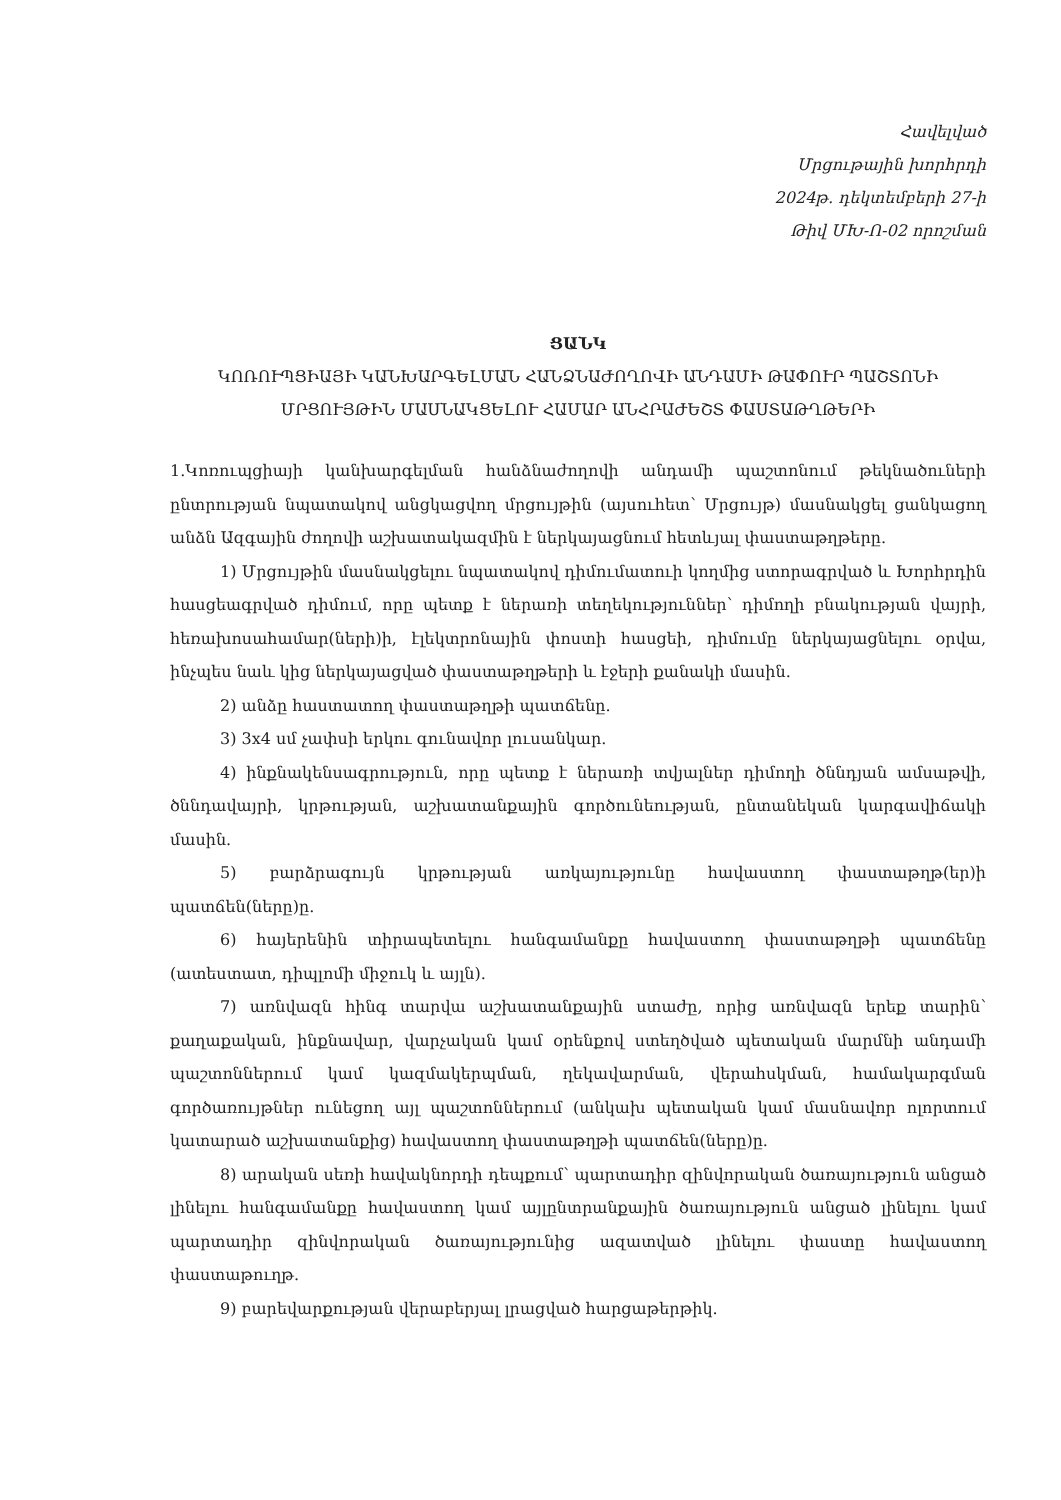Հավելված
Մրցութային խորհրդի
2024թ. դեկտեմբերի 27-ի
Թիվ ՄԽ-Ո-02 որոշման
ՑԱՆԿ
ԿՈՌՈՒՊՑԻԱՅԻ ԿԱՆԽԱՐԳԵԼՄԱՆ ՀԱՆՁՆԱԺՈՂՈՎԻ ԱՆԴԱՄԻ ԹԱՓՈՒՐ ՊԱՇՏՈՆԻ ՄՐՑՈՒՅԹԻՆ ՄԱՍՆԱԿՑԵԼՈՒ ՀԱՄԱՐ ԱՆՀՐԱԺԵՇՏ ՓԱՍՏԱԹՂԹԵՐԻ
1.Կոռուպցիայի կանխարգելման հանձնաժողովի անդամի պաշտոնում թեկնածուների ընտրության նպատակով անցկացվող մրցույթին (այսուհետ՝ Մրցույթ) մասնակցել ցանկացող անձն Ազգային ժողովի աշխատակազմին է ներկայացնում հետևյալ փաստաթղթերը.
1) Մրցույթին մասնակցելու նպատակով դիմումատուի կողմից ստորագրված և Խորհրդին հասցեագրված դիմում, որը պետք է ներառի տեղեկություններ՝ դիմողի բնակության վայրի, հեռախոսահամար(ների)ի, էլեկտրոնային փոստի հասցեի, դիմումը ներկայացնելու օրվա, ինչպես նաև կից ներկայացված փաստաթղթերի և էջերի քանակի մասին.
2) անձը հաստատող փաստաթղթի պատճենը.
3) 3x4 սմ չափսի երկու գունավոր լուսանկար.
4) ինքնակենսագրություն, որը պետք է ներառի տվյալներ դիմողի ծննդյան ամսաթվի, ծննդավայրի, կրթության, աշխատանքային գործունեության, ընտանեկան կարգավիճակի մասին.
5) բարձրագույն կրթության առկայությունը հավաստող փաստաթղթ(եր)ի պատճեն(ները)ը.
6) հայերենին տիրապետելու հանգամանքը հավաստող փաստաթղթի պատճենը (ատեստատ, դիպլոմի միջուկ և այլն).
7) առնվազն հինգ տարվա աշխատանքային ստաժը, որից առնվազն երեք տարին՝ քաղաքական, ինքնավար, վարչական կամ օրենքով ստեղծված պետական մարմնի անդամի պաշտոններում կամ կազմակերպման, ղեկավարման, վերահսկման, համակարգման գործառույթներ ունեցող այլ պաշտոններում (անկախ պետական կամ մասնավոր ոլորտում կատարած աշխատանքից) հավաստող փաստաթղթի պատճեն(ները)ը.
8) արական սեռի հավակնորդի դեպքում՝ պարտադիր զինվորական ծառայություն անցած լինելու հանգամանքը հավաստող կամ այլընտրանքային ծառայություն անցած լինելու կամ պարտադիր զինվորական ծառայությունից ազատված լինելու փաստը հավաստող փաստաթուղթ.
9) բարեվարքության վերաբերյալ լրացված հարցաթերթիկ.